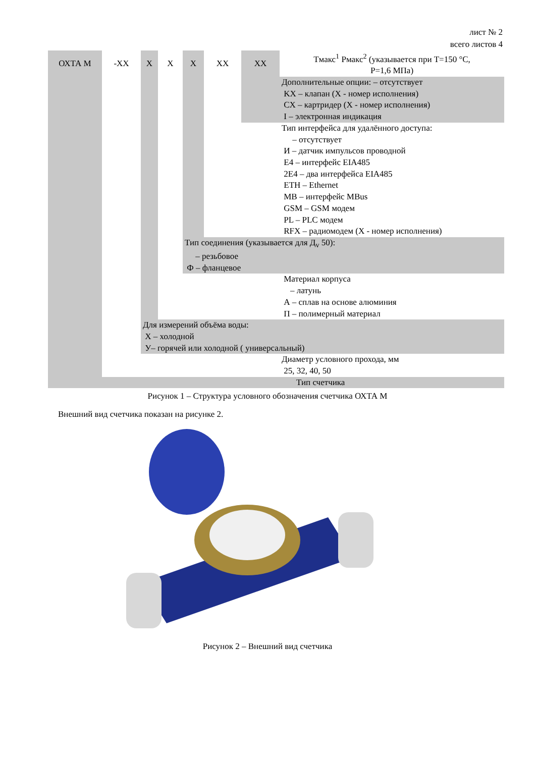лист № 2
всего листов 4
| ОХТА М | -XX | X | X | X | XX | XX | Tмакс<sup>1</sup> Pмакс<sup>2</sup> (указывается при T=150 °C, P=1,6 МПа) |
| | | | | | | | Дополнительные опции: – отсутствует KX – клапан (X - номер исполнения) CX – картридер (X - номер исполнения) I – электронная индикация |
| | | | | | | | Тип интерфейса для удалённого доступа: – отсутствует И – датчик импульсов проводной E4 – интерфейс EIA485 2E4 – два интерфейса EIA485 ETH – Ethernet MB – интерфейс MBus GSM – GSM модем PL – PLC модем RFX – радиомодем (X - номер исполнения) |
| | | | | Тип соединения (указывается для Д<sub>v</sub> 50): – резьбовое Ф – фланцевое | | | |
| | | | | | | | Материал корпуса – латунь А – сплав на основе алюминия П – полимерный материал |
| | | Для измерений объёма воды: X – холодной У– горячей или холодной ( универсальный) | | | | | |
| | | | | | | | Диаметр условного прохода, мм 25, 32, 40, 50 |
| Тип счетчика | | | | | | | |
Рисунок 1 – Структура условного обозначения счетчика ОХТА М
Внешний вид счетчика показан на рисунке 2.
Рисунок 2 – Внешний вид счетчика